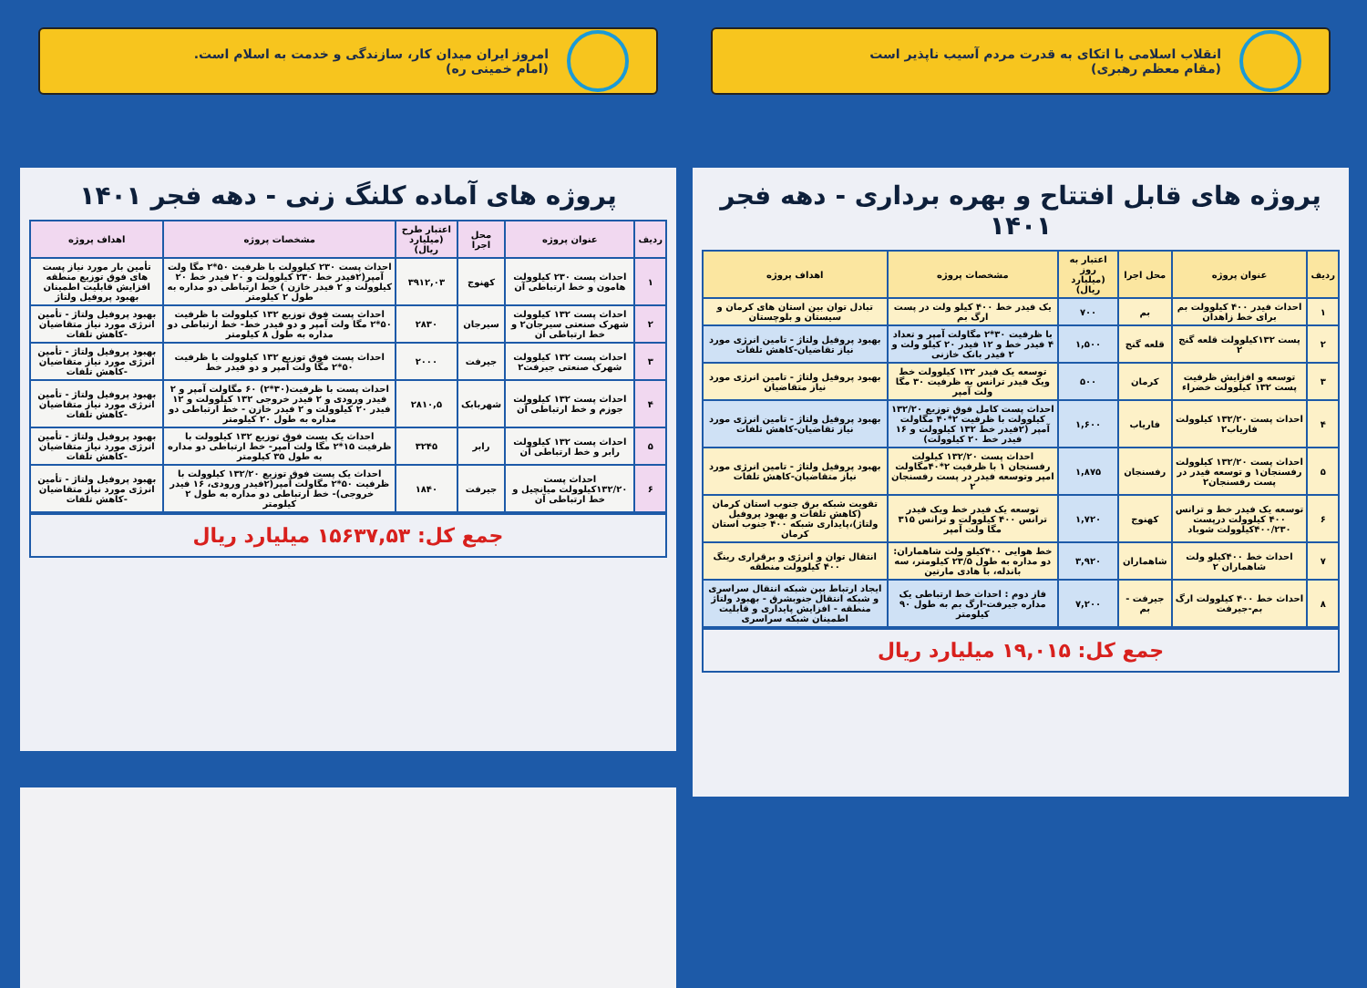انقلاب اسلامی با اتکای به قدرت مردم آسیب ناپذیر است
(مقام معظم رهبری)
پروژه های قابل افتتاح و بهره برداری - دهه فجر ۱۴۰۱
| ردیف | عنوان پروژه | محل اجرا | اعتبار به روز (میلیارد ریال) | مشخصات پروژه | اهداف پروژه |
| --- | --- | --- | --- | --- | --- |
| ۱ | احداث فیدر ۴۰۰ کیلوولت بم برای خط زاهدان | بم | ۷۰۰ | یک فیدر خط ۴۰۰ کیلو ولت در پست ارگ بم | تبادل توان بین استان های کرمان و سیستان و بلوچستان |
| ۲ | پست ۱۳۲کیلوولت قلعه گنج ۲ | قلعه گنج | ۱,۵۰۰ | با ظرفیت ۳۰*۲ مگاولت آمپر و تعداد ۴ فیدر خط و ۱۲ فیدر ۲۰ کیلو ولت و ۲ فیدر بانک خازنی | بهبود پروفیل ولتاژ - تامین انرژی مورد نیاز تقاضیان-کاهش تلفات |
| ۳ | توسعه و افزایش ظرفیت پست ۱۳۲ کیلوولت خضراء | کرمان | ۵۰۰ | توسعه یک فیدر ۱۳۲ کیلوولت خط ویک فیدر ترانس به ظرفیت ۳۰ مگا ولت آمپر | بهبود پروفیل ولتاژ - تامین انرژی مورد نیاز متقاضیان |
| ۴ | احداث پست ۱۳۲/۲۰ کیلوولت فاریاب۲ | فاریاب | ۱,۶۰۰ | احداث پست کامل فوق توزیع ۱۳۲/۲۰ کیلوولت با ظرفیت ۲*۴۰ مگاولت آمپر (۲فیدر خط ۱۳۲ کیلوولت و ۱۶ فیدر خط ۲۰ کیلوولت) | بهبود پروفیل ولتاژ - تامین انرژی مورد نیاز تقاضیان-کاهش تلفات |
| ۵ | احداث پست ۱۳۲/۲۰ کیلوولت رفسنجان۱ و توسعه فیدر در پست رفسنجان۲ | رفسنجان | ۱,۸۷۵ | احداث پست ۱۳۲/۲۰ کیلولت رفسنجان ۱ با ظرفیت ۲*۴۰مگاولت امپر وتوسعه فیدر در پست رفسنجان ۲ | بهبود پروفیل ولتاژ - تامین انرژی مورد نیاز متقاضیان-کاهش تلفات |
| ۶ | توسعه یک فیدر خط و ترانس ۴۰۰ کیلوولت درپست ۴۰۰/۲۳۰کیلوولت شوباد | کهنوج | ۱,۷۲۰ | توسعه یک فیدر خط ویک فیدر ترانس ۴۰۰ کیلوولت و ترانس ۳۱۵ مگا ولت آمپر | تقویت شبکه برق جنوب استان کرمان (کاهش تلفات و بهبود پروفیل ولتاژ)،پایداری شبکه ۴۰۰ جنوب استان کرمان |
| ۷ | احداث خط ۴۰۰کیلو ولت شاهماران ۲ | شاهماران | ۳,۹۲۰ | خط هوایی ۴۰۰کیلو ولت شاهماران: دو مداره به طول ۲۳/۵ کیلومتر، سه باندله، با هادی مارتین | انتقال توان و انرژی و برقراری رینگ ۴۰۰ کیلوولت منطقه |
| ۸ | احداث خط ۴۰۰ کیلوولت ارگ بم-جیرفت | جیرفت - بم | ۷,۲۰۰ | فاز دوم : احداث خط ارتباطی یک مداره جیرفت-ارگ بم به طول ۹۰ کیلومتر | ایجاد ارتباط بین شبکه انتقال سراسری و شبکه انتقال جنوبشرق - بهبود ولتاژ منطقه - افزایش پایداری و قابلیت اطمینان شبکه سراسری |
جمع کل: ۱۹,۰۱۵ میلیارد ریال
امروز ایران میدان کار، سازندگی و خدمت به اسلام است.
(امام خمینی ره)
پروژه های آماده کلنگ زنی - دهه فجر ۱۴۰۱
| ردیف | عنوان پروژه | محل اجرا | اعتبار طرح (میلیارد ریال) | مشخصات پروژه | اهداف پروژه |
| --- | --- | --- | --- | --- | --- |
| ۱ | احداث پست ۲۳۰ کیلوولت هامون و خط ارتباطی آن | کهنوج | ۳۹۱۲,۰۳ | احداث پست ۲۳۰ کیلوولت با ظرفیت ۵۰*۲ مگا ولت آمپر(۲فیدر خط ۲۳۰ کیلوولت و ۲۰ فیدر خط ۲۰ کیلوولت و ۲ فیدر خازن ) خط ارتباطی دو مداره به طول ۲ کیلومتر | تأمین بار مورد نیاز پست های فوق توزیع منطقه افزایش قابلیت اطمینان بهبود پروفیل ولتاژ |
| ۲ | احداث پست ۱۳۲ کیلوولت شهرک صنعتی سیرجان۲ و خط ارتباطی آن | سیرجان | ۲۸۳۰ | احداث پست فوق توزیع ۱۳۲ کیلوولت با ظرفیت ۵۰*۲ مگا ولت آمپر و دو فیدر خط- خط ارتباطی دو مداره به طول ۸ کیلومتر | بهبود پروفیل ولتاژ - تأمین انرژی مورد نیاز متقاضیان -کاهش تلفات |
| ۳ | احداث پست ۱۳۲ کیلوولت شهرک صنعتی جیرفت۲ | جیرفت | ۲۰۰۰ | احداث پست فوق توزیع ۱۳۲ کیلوولت با ظرفیت ۵۰*۲ مگا ولت آمپر و دو فیدر خط | بهبود پروفیل ولتاژ - تأمین انرژی مورد نیاز متقاضیان -کاهش تلفات |
| ۴ | احداث پست ۱۳۲ کیلوولت جوزم و خط ارتباطی آن | شهربابک | ۲۸۱۰,۵ | احداث پست با ظرفیت(۳۰*۲) ۶۰ مگاولت آمپر و ۲ فیدر ورودی و ۲ فیدر خروجی ۱۳۲ کیلوولت و ۱۲ فیدر ۲۰ کیلوولت و ۲ فیدر خازن - خط ارتباطی دو مداره به طول ۲۰ کیلومتر | بهبود پروفیل ولتاژ - تأمین انرژی مورد نیاز متقاضیان -کاهش تلفات |
| ۵ | احداث پست ۱۳۲ کیلوولت رابر و خط ارتباطی آن | رابر | ۳۲۴۵ | احداث یک پست فوق توزیع ۱۳۲ کیلوولت با ظرفیت ۱۵*۲ مگا ولت آمپر- خط ارتباطی دو مداره به طول ۳۵ کیلومتر | بهبود پروفیل ولتاژ - تأمین انرژی مورد نیاز متقاضیان -کاهش تلفات |
| ۶ | احداث پست ۱۳۲/۲۰کیلوولت میانچیل و خط ارتباطی آن | جیرفت | ۱۸۴۰ | احداث یک پست فوق توزیع ۱۳۲/۲۰ کیلوولت با ظرفیت ۵۰*۲ مگاولت آمپر(۲فیدر ورودی، ۱۶ فیدر خروجی)- خط ارتباطی دو مداره به طول ۲ کیلومتر | بهبود پروفیل ولتاژ - تأمین انرژی مورد نیاز متقاضیان -کاهش تلفات |
جمع کل: ۱۵۶۳۷,۵۳ میلیارد ریال